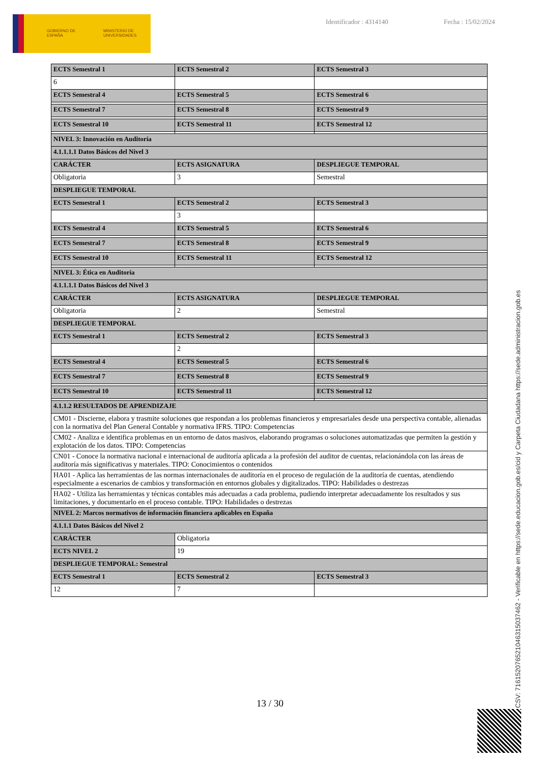GOBIERNO DE ESPAÑA MINISTERIO DE UNIVERSIDADES
Identificador : 4314140 Fecha : 15/02/2024
| ECTS Semestral 1 | ECTS Semestral 2 | ECTS Semestral 3 |
| 6 | | |
| ECTS Semestral 4 | ECTS Semestral 5 | ECTS Semestral 6 |
| ECTS Semestral 7 | ECTS Semestral 8 | ECTS Semestral 9 |
| ECTS Semestral 10 | ECTS Semestral 11 | ECTS Semestral 12 |
| NIVEL 3: Innovación en Auditoría | | |
| 4.1.1.1.1 Datos Básicos del Nivel 3 | | |
| CARÁCTER | ECTS ASIGNATURA | DESPLIEGUE TEMPORAL |
| Obligatoria | 3 | Semestral |
| DESPLIEGUE TEMPORAL | | |
| ECTS Semestral 1 | ECTS Semestral 2 | ECTS Semestral 3 |
| | 3 | |
| ECTS Semestral 4 | ECTS Semestral 5 | ECTS Semestral 6 |
| ECTS Semestral 7 | ECTS Semestral 8 | ECTS Semestral 9 |
| ECTS Semestral 10 | ECTS Semestral 11 | ECTS Semestral 12 |
| NIVEL 3: Ética en Auditoría | | |
| 4.1.1.1.1 Datos Básicos del Nivel 3 | | |
| CARÁCTER | ECTS ASIGNATURA | DESPLIEGUE TEMPORAL |
| Obligatoria | 2 | Semestral |
| DESPLIEGUE TEMPORAL | | |
| ECTS Semestral 1 | ECTS Semestral 2 | ECTS Semestral 3 |
| | 2 | |
| ECTS Semestral 4 | ECTS Semestral 5 | ECTS Semestral 6 |
| ECTS Semestral 7 | ECTS Semestral 8 | ECTS Semestral 9 |
| ECTS Semestral 10 | ECTS Semestral 11 | ECTS Semestral 12 |
| 4.1.1.2 RESULTADOS DE APRENDIZAJE | | |
| CM01 - Discierne, elabora y trasmite soluciones que respondan a los problemas financieros y empresariales desde una perspectiva contable, alienadas con la normativa del Plan General Contable y normativa IFRS. TIPO: Competencias | | |
| CM02 - Analiza e identifica problemas en un entorno de datos masivos, elaborando programas o soluciones automatizadas que permiten la gestión y explotación de los datos. TIPO: Competencias | | |
| CN01 - Conoce la normativa nacional e internacional de auditoría aplicada a la profesión del auditor de cuentas, relacionándola con las áreas de auditoría más significativas y materiales. TIPO: Conocimientos o contenidos | | |
| HA01 - Aplica las herramientas de las normas internacionales de auditoría en el proceso de regulación de la auditoría de cuentas, atendiendo especialmente a escenarios de cambios y transformación en entornos globales y digitalizados. TIPO: Habilidades o destrezas | | |
| HA02 - Utiliza las herramientas y técnicas contables más adecuadas a cada problema, pudiendo interpretar adecuadamente los resultados y sus limitaciones, y documentarlo en el proceso contable. TIPO: Habilidades o destrezas | | |
| NIVEL 2: Marcos normativos de información financiera aplicables en España | | |
| 4.1.1.1 Datos Básicos del Nivel 2 | | |
| CARÁCTER | Obligatoria | |
| ECTS NIVEL 2 | 19 | |
| DESPLIEGUE TEMPORAL: Semestral | | |
| ECTS Semestral 1 | ECTS Semestral 2 | ECTS Semestral 3 |
| 12 | 7 | |
13 / 30
CSV: 716152076521046315037462 - Verificable en https://sede.educacion.gob.es/cid y Carpeta Ciudadana https://sede.administracion.gob.es